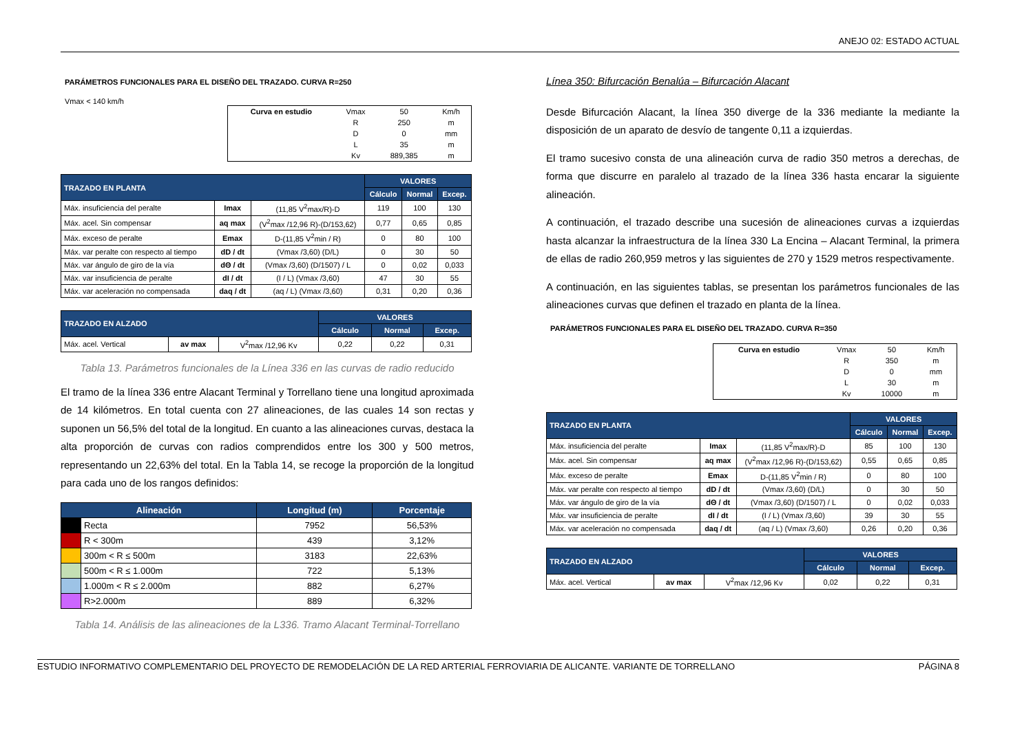ANEJO 02: ESTADO ACTUAL
PARÁMETROS FUNCIONALES PARA EL DISEÑO DEL TRAZADO. CURVA R=250
Vmax < 140 km/h
| Curva en estudio | Vmax | 50 | Km/h |
| | R | 250 | m |
| | D | 0 | mm |
| | L | 35 | m |
| | Kv | 889,385 | m |
| TRAZADO EN PLANTA | | | VALORES | | |
| --- | --- | --- | --- | --- | --- |
| | | | Cálculo | Normal | Excep. |
| Máx. insuficiencia del peralte | Imax | (11,85 V<sup>2</sup>max/R)-D | 119 | 100 | 130 |
| Máx. acel. Sin compensar | aq max | (V<sup>2</sup>max /12,96 R)-(D/153,62) | 0,77 | 0,65 | 0,85 |
| Máx. exceso de peralte | Emax | D-(11,85 V<sup>2</sup>min / R) | 0 | 80 | 100 |
| Máx. var peralte con respecto al tiempo | dD / dt | (Vmax /3,60) (D/L) | 0 | 30 | 50 |
| Máx. var ángulo de giro de la vía | dΘ / dt | (Vmax /3,60) (D/1507) / L | 0 | 0,02 | 0,033 |
| Máx. var insuficiencia de peralte | dI / dt | (I / L) (Vmax /3,60) | 47 | 30 | 55 |
| Máx. var aceleración no compensada | daq / dt | (aq / L) (Vmax /3,60) | 0,31 | 0,20 | 0,36 |
| TRAZADO EN ALZADO | | | VALORES | | |
| --- | --- | --- | --- | --- | --- |
| | | | Cálculo | Normal | Excep. |
| Máx. acel. Vertical | av max | V<sup>2</sup>max /12,96 Kv | 0,22 | 0,22 | 0,31 |
Tabla 13. Parámetros funcionales de la Línea 336 en las curvas de radio reducido
El tramo de la línea 336 entre Alacant Terminal y Torrellano tiene una longitud aproximada de 14 kilómetros. En total cuenta con 27 alineaciones, de las cuales 14 son rectas y suponen un 56,5% del total de la longitud. En cuanto a las alineaciones curvas, destaca la alta proporción de curvas con radios comprendidos entre los 300 y 500 metros, representando un 22,63% del total. En la Tabla 14, se recoge la proporción de la longitud para cada uno de los rangos definidos:
| Alineación | | Longitud (m) | Porcentaje |
| --- | --- | --- | --- |
| | Recta | 7952 | 56,53% |
| | R < 300m | 439 | 3,12% |
| | 300m < R ≤ 500m | 3183 | 22,63% |
| | 500m < R ≤ 1.000m | 722 | 5,13% |
| | 1.000m < R ≤ 2.000m | 882 | 6,27% |
| | R>2.000m | 889 | 6,32% |
Tabla 14. Análisis de las alineaciones de la L336. Tramo Alacant Terminal-Torrellano
Línea 350: Bifurcación Benalúa – Bifurcación Alacant
Desde Bifurcación Alacant, la línea 350 diverge de la 336 mediante la mediante la disposición de un aparato de desvío de tangente 0,11 a izquierdas.
El tramo sucesivo consta de una alineación curva de radio 350 metros a derechas, de forma que discurre en paralelo al trazado de la línea 336 hasta encarar la siguiente alineación.
A continuación, el trazado describe una sucesión de alineaciones curvas a izquierdas hasta alcanzar la infraestructura de la línea 330 La Encina – Alacant Terminal, la primera de ellas de radio 260,959 metros y las siguientes de 270 y 1529 metros respectivamente.
A continuación, en las siguientes tablas, se presentan los parámetros funcionales de las alineaciones curvas que definen el trazado en planta de la línea.
PARÁMETROS FUNCIONALES PARA EL DISEÑO DEL TRAZADO. CURVA R=350
| Curva en estudio | Vmax | 50 | Km/h |
| | R | 350 | m |
| | D | 0 | mm |
| | L | 30 | m |
| | Kv | 10000 | m |
| TRAZADO EN PLANTA | | | VALORES | | |
| --- | --- | --- | --- | --- | --- |
| | | | Cálculo | Normal | Excep. |
| Máx. insuficiencia del peralte | Imax | (11,85 V<sup>2</sup>max/R)-D | 85 | 100 | 130 |
| Máx. acel. Sin compensar | aq max | (V<sup>2</sup>max /12,96 R)-(D/153,62) | 0,55 | 0,65 | 0,85 |
| Máx. exceso de peralte | Emax | D-(11,85 V<sup>2</sup>min / R) | 0 | 80 | 100 |
| Máx. var peralte con respecto al tiempo | dD / dt | (Vmax /3,60) (D/L) | 0 | 30 | 50 |
| Máx. var ángulo de giro de la vía | dΘ / dt | (Vmax /3,60) (D/1507) / L | 0 | 0,02 | 0,033 |
| Máx. var insuficiencia de peralte | dI / dt | (I / L) (Vmax /3,60) | 39 | 30 | 55 |
| Máx. var aceleración no compensada | daq / dt | (aq / L) (Vmax /3,60) | 0,26 | 0,20 | 0,36 |
| TRAZADO EN ALZADO | | | VALORES | | |
| --- | --- | --- | --- | --- | --- |
| | | | Cálculo | Normal | Excep. |
| Máx. acel. Vertical | av max | V<sup>2</sup>max /12,96 Kv | 0,02 | 0,22 | 0,31 |
ESTUDIO INFORMATIVO COMPLEMENTARIO DEL PROYECTO DE REMODELACIÓN DE LA RED ARTERIAL FERROVIARIA DE ALICANTE. VARIANTE DE TORRELLANO PÁGINA 8